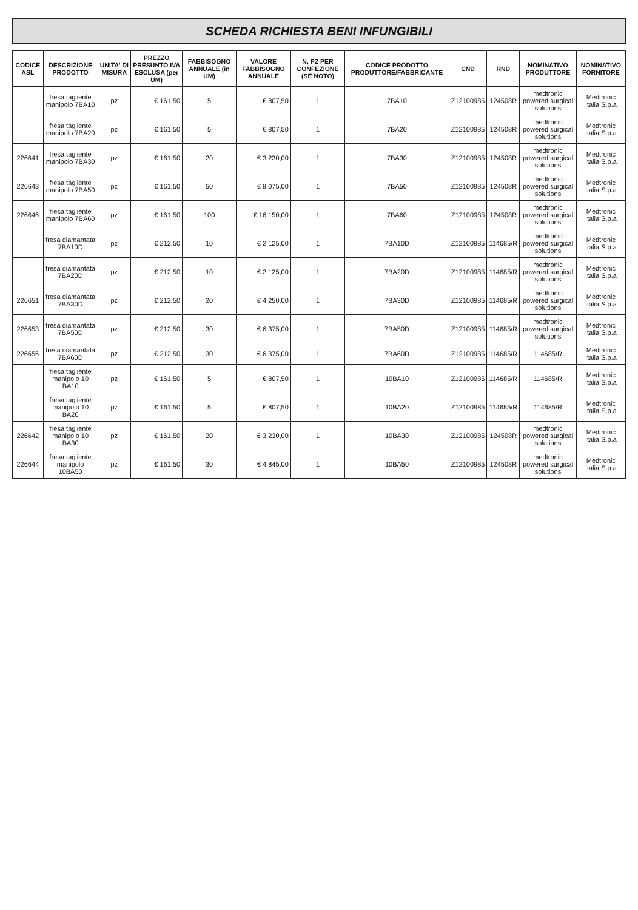SCHEDA RICHIESTA BENI INFUNGIBILI
| CODICE ASL | DESCRIZIONE PRODOTTO | UNITA' DI MISURA | PREZZO PRESUNTO IVA ESCLUSA (per UM) | FABBISOGNO ANNUALE (in UM) | VALORE FABBISOGNO ANNUALE | N. PZ PER CONFEZIONE (SE NOTO) | CODICE PRODOTTO PRODUTTORE/FABBRICANTE | CND | RND | NOMINATIVO PRODUTTORE | NOMINATIVO FORNITORE |
| --- | --- | --- | --- | --- | --- | --- | --- | --- | --- | --- | --- |
| | fresa tagliente manipolo 7BA10 | pz | € 161,50 | 5 | € 807,50 | 1 | 7BA10 | Z12100985 | 124508R | medtronic powered surgical solutions | Medtronic Italia S.p.a |
| | fresa tagliente manipolo 7BA20 | pz | € 161,50 | 5 | € 807,50 | 1 | 7BA20 | Z12100985 | 124508R | medtronic powered surgical solutions | Medtronic Italia S.p.a |
| 226641 | fresa tagliente manipolo 7BA30 | pz | € 161,50 | 20 | € 3.230,00 | 1 | 7BA30 | Z12100985 | 124508R | medtronic powered surgical solutions | Medtronic Italia S.p.a |
| 226643 | fresa tagliente manipolo 7BA50 | pz | € 161,50 | 50 | € 8.075,00 | 1 | 7BA50 | Z12100985 | 124508R | medtronic powered surgical solutions | Medtronic Italia S.p.a |
| 226646 | fresa tagliente manipolo 7BA60 | pz | € 161,50 | 100 | € 16.150,00 | 1 | 7BA60 | Z12100985 | 124508R | medtronic powered surgical solutions | Medtronic Italia S.p.a |
| | fresa diamantata 7BA10D | pz | € 212,50 | 10 | € 2.125,00 | 1 | 7BA10D | Z12100985 | 114685/R | medtronic powered surgical solutions | Medtronic Italia S.p.a |
| | fresa diamantata 7BA20D | pz | € 212,50 | 10 | € 2.125,00 | 1 | 7BA20D | Z12100985 | 114685/R | medtronic powered surgical solutions | Medtronic Italia S.p.a |
| 226651 | fresa diamantata 7BA30D | pz | € 212,50 | 20 | € 4.250,00 | 1 | 7BA30D | Z12100985 | 114685/R | medtronic powered surgical solutions | Medtronic Italia S.p.a |
| 226653 | fresa diamantata 7BA50D | pz | € 212,50 | 30 | € 6.375,00 | 1 | 7BA50D | Z12100985 | 114685/R | medtronic powered surgical solutions | Medtronic Italia S.p.a |
| 226656 | fresa diamantata 7BA60D | pz | € 212,50 | 30 | € 6.375,00 | 1 | 7BA60D | Z12100985 | 114685/R | 114685/R | Medtronic Italia S.p.a |
| | fresa tagliente manipolo 10 BA10 | pz | € 161,50 | 5 | € 807,50 | 1 | 10BA10 | Z12100985 | 114685/R | 114685/R | Medtronic Italia S.p.a |
| | fresa tagliente manipolo 10 BA20 | pz | € 161,50 | 5 | € 807,50 | 1 | 10BA20 | Z12100985 | 114685/R | 114685/R | Medtronic Italia S.p.a |
| 226642 | fresa tagliente manipolo 10 BA30 | pz | € 161,50 | 20 | € 3.230,00 | 1 | 10BA30 | Z12100985 | 124508R | medtronic powered surgical solutions | Medtronic Italia S.p.a |
| 226644 | fresa tagliente manipolo 10BA50 | pz | € 161,50 | 30 | € 4.845,00 | 1 | 10BA50 | Z12100985 | 124508R | medtronic powered surgical solutions | Medtronic Italia S.p.a |